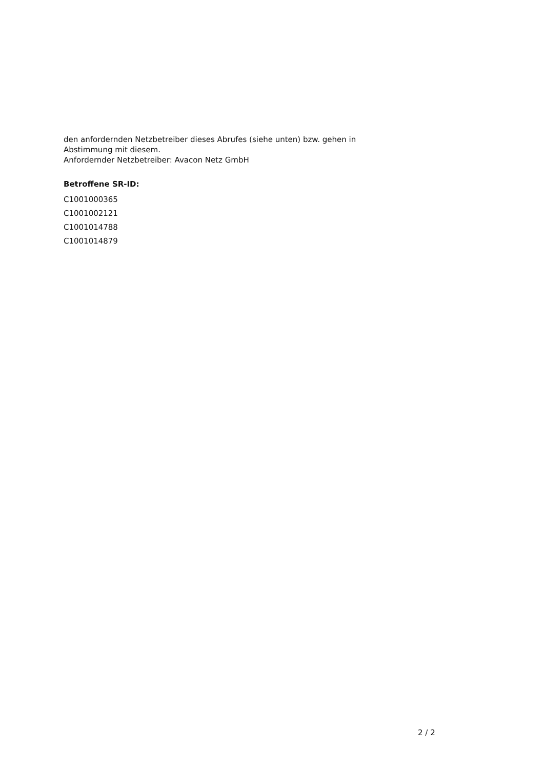den anfordernden Netzbetreiber dieses Abrufes (siehe unten) bzw. gehen in
Abstimmung mit diesem.
Anfordernder Netzbetreiber: Avacon Netz GmbH
Betroffene SR-ID:
C1001000365
C1001002121
C1001014788
C1001014879
2 / 2